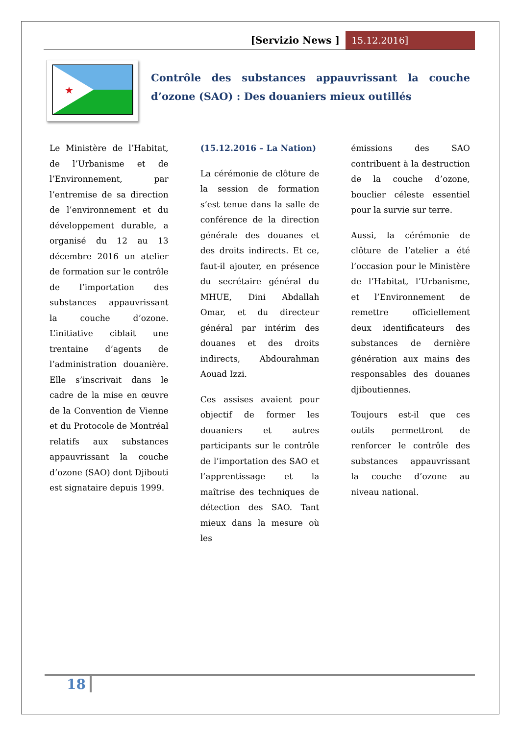[Servizio News ] 15.12.2016]
★
Contrôle des substances appauvrissant la couche d’ozone (SAO) : Des douaniers mieux outillés
Le Ministère de l’Habitat, de l’Urbanisme et de l’Environnement, par l’entremise de sa direction de l’environnement et du développement durable, a organisé du 12 au 13 décembre 2016 un atelier de formation sur le contrôle de l’importation des substances appauvrissant la couche d’ozone. L’initiative ciblait une trentaine d’agents de l’administration douanière. Elle s’inscrivait dans le cadre de la mise en œuvre de la Convention de Vienne et du Protocole de Montréal relatifs aux substances appauvrissant la couche d’ozone (SAO) dont Djibouti est signataire depuis 1999.
(15.12.2016 – La Nation)
La cérémonie de clôture de la session de formation s’est tenue dans la salle de conférence de la direction générale des douanes et des droits indirects. Et ce, faut-il ajouter, en présence du secrétaire général du MHUE, Dini Abdallah Omar, et du directeur général par intérim des douanes et des droits indirects, Abdourahman Aouad Izzi.
Ces assises avaient pour objectif de former les douaniers et autres participants sur le contrôle de l’importation des SAO et l’apprentissage et la maîtrise des techniques de détection des SAO. Tant mieux dans la mesure où les
émissions des SAO contribuent à la destruction de la couche d’ozone, bouclier céleste essentiel pour la survie sur terre.
Aussi, la cérémonie de clôture de l’atelier a été l’occasion pour le Ministère de l’Habitat, l’Urbanisme, et l’Environnement de remettre officiellement deux identificateurs des substances de dernière génération aux mains des responsables des douanes djiboutiennes.
Toujours est-il que ces outils permettront de renforcer le contrôle des substances appauvrissant la couche d’ozone au niveau national.
18